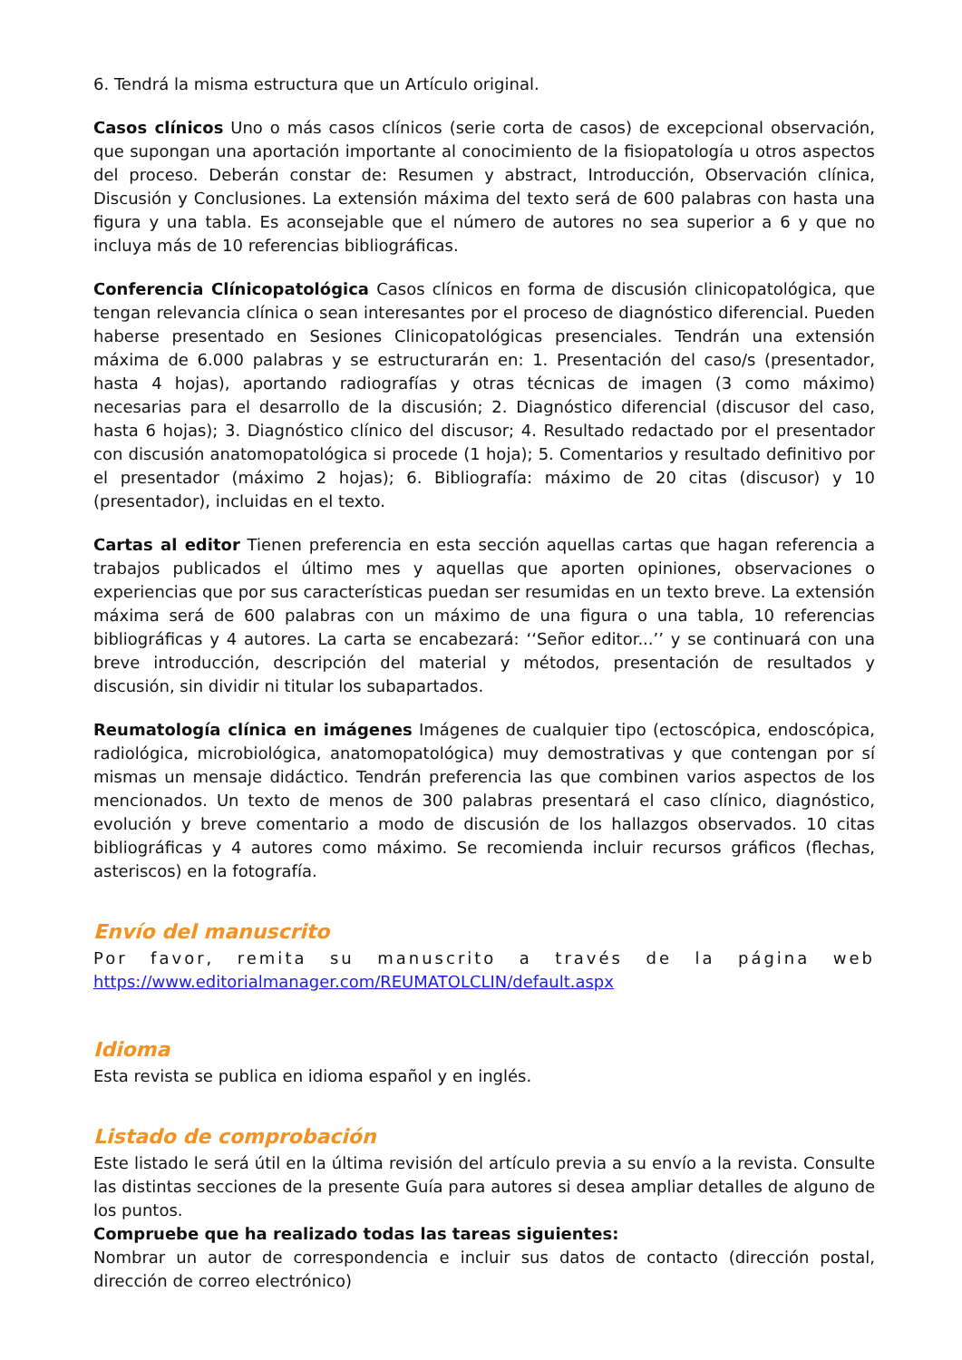6. Tendrá la misma estructura que un Artículo original.
Casos clínicos Uno o más casos clínicos (serie corta de casos) de excepcional observación, que supongan una aportación importante al conocimiento de la fisiopatología u otros aspectos del proceso. Deberán constar de: Resumen y abstract, Introducción, Observación clínica, Discusión y Conclusiones. La extensión máxima del texto será de 600 palabras con hasta una figura y una tabla. Es aconsejable que el número de autores no sea superior a 6 y que no incluya más de 10 referencias bibliográficas.
Conferencia Clínicopatológica Casos clínicos en forma de discusión clinicopatológica, que tengan relevancia clínica o sean interesantes por el proceso de diagnóstico diferencial. Pueden haberse presentado en Sesiones Clinicopatológicas presenciales. Tendrán una extensión máxima de 6.000 palabras y se estructurarán en: 1. Presentación del caso/s (presentador, hasta 4 hojas), aportando radiografías y otras técnicas de imagen (3 como máximo) necesarias para el desarrollo de la discusión; 2. Diagnóstico diferencial (discusor del caso, hasta 6 hojas); 3. Diagnóstico clínico del discusor; 4. Resultado redactado por el presentador con discusión anatomopatológica si procede (1 hoja); 5. Comentarios y resultado definitivo por el presentador (máximo 2 hojas); 6. Bibliografía: máximo de 20 citas (discusor) y 10 (presentador), incluidas en el texto.
Cartas al editor Tienen preferencia en esta sección aquellas cartas que hagan referencia a trabajos publicados el último mes y aquellas que aporten opiniones, observaciones o experiencias que por sus características puedan ser resumidas en un texto breve. La extensión máxima será de 600 palabras con un máximo de una figura o una tabla, 10 referencias bibliográficas y 4 autores. La carta se encabezará: ‘‘Señor editor...’’ y se continuará con una breve introducción, descripción del material y métodos, presentación de resultados y discusión, sin dividir ni titular los subapartados.
Reumatología clínica en imágenes Imágenes de cualquier tipo (ectoscópica, endoscópica, radiológica, microbiológica, anatomopatológica) muy demostrativas y que contengan por sí mismas un mensaje didáctico. Tendrán preferencia las que combinen varios aspectos de los mencionados. Un texto de menos de 300 palabras presentará el caso clínico, diagnóstico, evolución y breve comentario a modo de discusión de los hallazgos observados. 10 citas bibliográficas y 4 autores como máximo. Se recomienda incluir recursos gráficos (flechas, asteriscos) en la fotografía.
Envío del manuscrito
Por favor, remita su manuscrito a través de la página web
https://www.editorialmanager.com/REUMATOLCLIN/default.aspx
Idioma
Esta revista se publica en idioma español y en inglés.
Listado de comprobación
Este listado le será útil en la última revisión del artículo previa a su envío a la revista. Consulte las distintas secciones de la presente Guía para autores si desea ampliar detalles de alguno de los puntos.
Compruebe que ha realizado todas las tareas siguientes:
Nombrar un autor de correspondencia e incluir sus datos de contacto (dirección postal, dirección de correo electrónico)